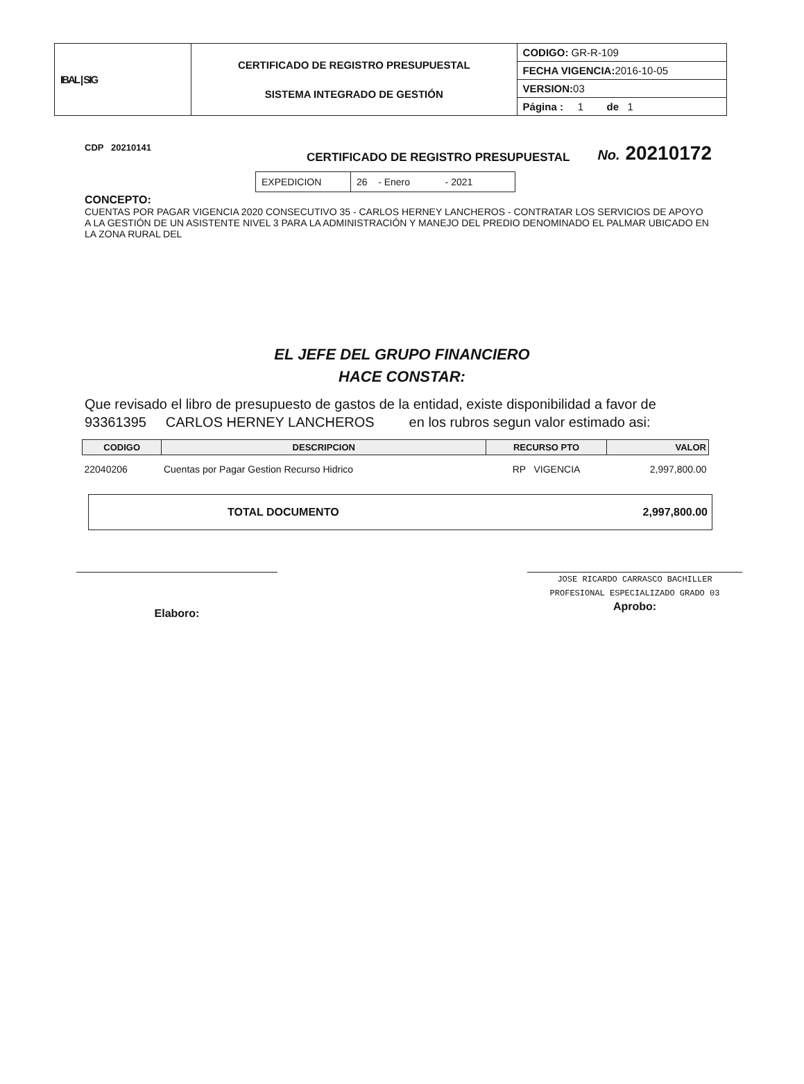| IBAL / SIG | CERTIFICADO DE REGISTRO PRESUPUESTAL SISTEMA INTEGRADO DE GESTIÓN | CODIGO: GR-R-109 |
| | | FECHA VIGENCIA: 2016-10-05 |
| | | VERSION: 03 |
| | | Página : 1 de 1 |
CDP 20210141
CERTIFICADO DE REGISTRO PRESUPUESTAL
No. 20210172
| EXPEDICION | 26 - Enero - 2021 |
CONCEPTO:
CUENTAS POR PAGAR VIGENCIA 2020 CONSECUTIVO 35 - CARLOS HERNEY LANCHEROS - CONTRATAR LOS SERVICIOS DE APOYO A LA GESTIÓN DE UN ASISTENTE NIVEL 3 PARA LA ADMINISTRACIÓN Y MANEJO DEL PREDIO DENOMINADO EL PALMAR UBICADO EN LA ZONA RURAL DEL
EL JEFE DEL GRUPO FINANCIERO
HACE CONSTAR:
Que revisado el libro de presupuesto de gastos de la entidad, existe disponibilidad a favor de
93361395 CARLOS HERNEY LANCHEROS en los rubros segun valor estimado asi:
| CODIGO | DESCRIPCION | RECURSO PTO | VALOR |
| --- | --- | --- | --- |
| 22040206 | Cuentas por Pagar Gestion Recurso Hidrico | RP VIGENCIA | 2,997,800.00 |
TOTAL DOCUMENTO 2,997,800.00
Elaboro:
JOSE RICARDO CARRASCO BACHILLER
PROFESIONAL ESPECIALIZADO GRADO 03
Aprobo: